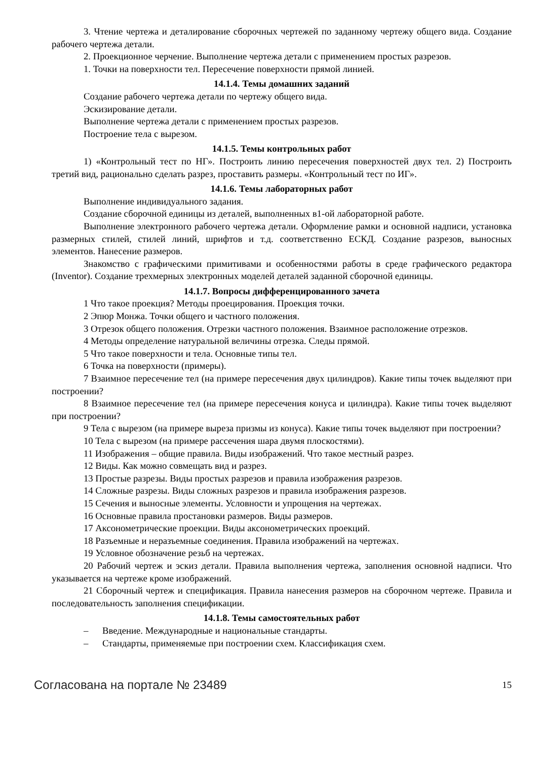3. Чтение чертежа и деталирование сборочных чертежей по заданному чертежу общего вида. Создание рабочего чертежа детали.
2. Проекционное черчение. Выполнение чертежа детали с применением простых разрезов.
1. Точки на поверхности тел. Пересечение поверхности прямой линией.
14.1.4. Темы домашних заданий
Создание рабочего чертежа детали по чертежу общего вида.
Эскизирование детали.
Выполнение чертежа детали с применением простых разрезов.
Построение тела с вырезом.
14.1.5. Темы контрольных работ
1) «Контрольный тест по НГ». Построить линию пересечения поверхностей двух тел. 2) Построить третий вид, рационально сделать разрез, проставить размеры. «Контрольный тест по ИГ».
14.1.6. Темы лабораторных работ
Выполнение индивидуального задания.
Создание сборочной единицы из деталей, выполненных в1-ой лабораторной работе.
Выполнение электронного рабочего чертежа детали. Оформление рамки и основной надписи, установка размерных стилей, стилей линий, шрифтов и т.д. соответственно ЕСКД. Создание разрезов, выносных элементов. Нанесение размеров.
Знакомство с графическими примитивами и особенностями работы в среде графического редактора (Inventor). Создание трехмерных электронных моделей деталей заданной сборочной единицы.
14.1.7. Вопросы дифференцированного зачета
1 Что такое проекция? Методы проецирования. Проекция точки.
2 Эпюр Монжа. Точки общего и частного положения.
3 Отрезок общего положения. Отрезки частного положения. Взаимное расположение отрезков.
4 Методы определение натуральной величины отрезка. Следы прямой.
5 Что такое поверхности и тела. Основные типы тел.
6 Точка на поверхности (примеры).
7 Взаимное пересечение тел (на примере пересечения двух цилиндров). Какие типы точек выделяют при построении?
8 Взаимное пересечение тел (на примере пересечения конуса и цилиндра). Какие типы точек выделяют при построении?
9 Тела с вырезом (на примере выреза призмы из конуса). Какие типы точек выделяют при построении?
10 Тела с вырезом (на примере рассечения шара двумя плоскостями).
11 Изображения – общие правила. Виды изображений. Что такое местный разрез.
12 Виды. Как можно совмещать вид и разрез.
13 Простые разрезы. Виды простых разрезов и правила изображения разрезов.
14 Сложные разрезы. Виды сложных разрезов и правила изображения разрезов.
15 Сечения и выносные элементы. Условности и упрощения на чертежах.
16 Основные правила простановки размеров. Виды размеров.
17 Аксонометрические проекции. Виды аксонометрических проекций.
18 Разъемные и неразъемные соединения. Правила изображений на чертежах.
19 Условное обозначение резьб на чертежах.
20 Рабочий чертеж и эскиз детали. Правила выполнения чертежа, заполнения основной надписи. Что указывается на чертеже кроме изображений.
21 Сборочный чертеж и спецификация. Правила нанесения размеров на сборочном чертеже. Правила и последовательность заполнения спецификации.
14.1.8. Темы самостоятельных работ
– Введение. Международные и национальные стандарты.
– Стандарты, применяемые при построении схем. Классификация схем.
Согласована на портале № 23489
15